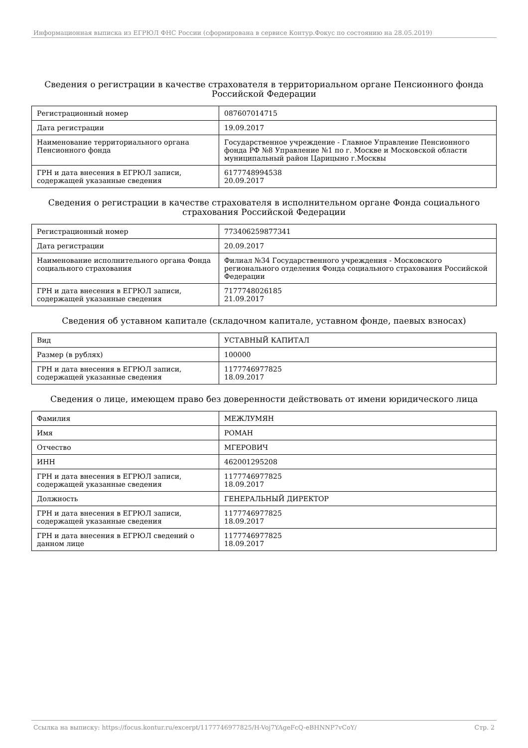Информационная выписка из ЕГРЮЛ ФНС России (сформирована в сервисе Контур.Фокус по состоянию на 28.05.2019)
Сведения о регистрации в качестве страхователя в территориальном органе Пенсионного фонда Российской Федерации
| Регистрационный номер | 087607014715 |
| Дата регистрации | 19.09.2017 |
| Наименование территориального органа Пенсионного фонда | Государственное учреждение - Главное Управление Пенсионного фонда РФ №8 Управление №1 по г. Москве и Московской области муниципальный район Царицыно г.Москвы |
| ГРН и дата внесения в ЕГРЮЛ записи, содержащей указанные сведения | 6177748994538 20.09.2017 |
Сведения о регистрации в качестве страхователя в исполнительном органе Фонда социального страхования Российской Федерации
| Регистрационный номер | 773406259877341 |
| Дата регистрации | 20.09.2017 |
| Наименование исполнительного органа Фонда социального страхования | Филиал №34 Государственного учреждения - Московского регионального отделения Фонда социального страхования Российской Федерации |
| ГРН и дата внесения в ЕГРЮЛ записи, содержащей указанные сведения | 7177748026185 21.09.2017 |
Сведения об уставном капитале (складочном капитале, уставном фонде, паевых взносах)
| Вид | УСТАВНЫЙ КАПИТАЛ |
| Размер (в рублях) | 100000 |
| ГРН и дата внесения в ЕГРЮЛ записи, содержащей указанные сведения | 1177746977825 18.09.2017 |
Сведения о лице, имеющем право без доверенности действовать от имени юридического лица
| Фамилия | МЕЖЛУМЯН |
| Имя | РОМАН |
| Отчество | МГЕРОВИЧ |
| ИНН | 462001295208 |
| ГРН и дата внесения в ЕГРЮЛ записи, содержащей указанные сведения | 1177746977825 18.09.2017 |
| Должность | ГЕНЕРАЛЬНЫЙ ДИРЕКТОР |
| ГРН и дата внесения в ЕГРЮЛ записи, содержащей указанные сведения | 1177746977825 18.09.2017 |
| ГРН и дата внесения в ЕГРЮЛ сведений о данном лице | 1177746977825 18.09.2017 |
Ссылка на выписку: https://focus.kontur.ru/excerpt/1177746977825/H-Voj7YAgeFcQ-eBHNNP7vCoY/ Стр. 2